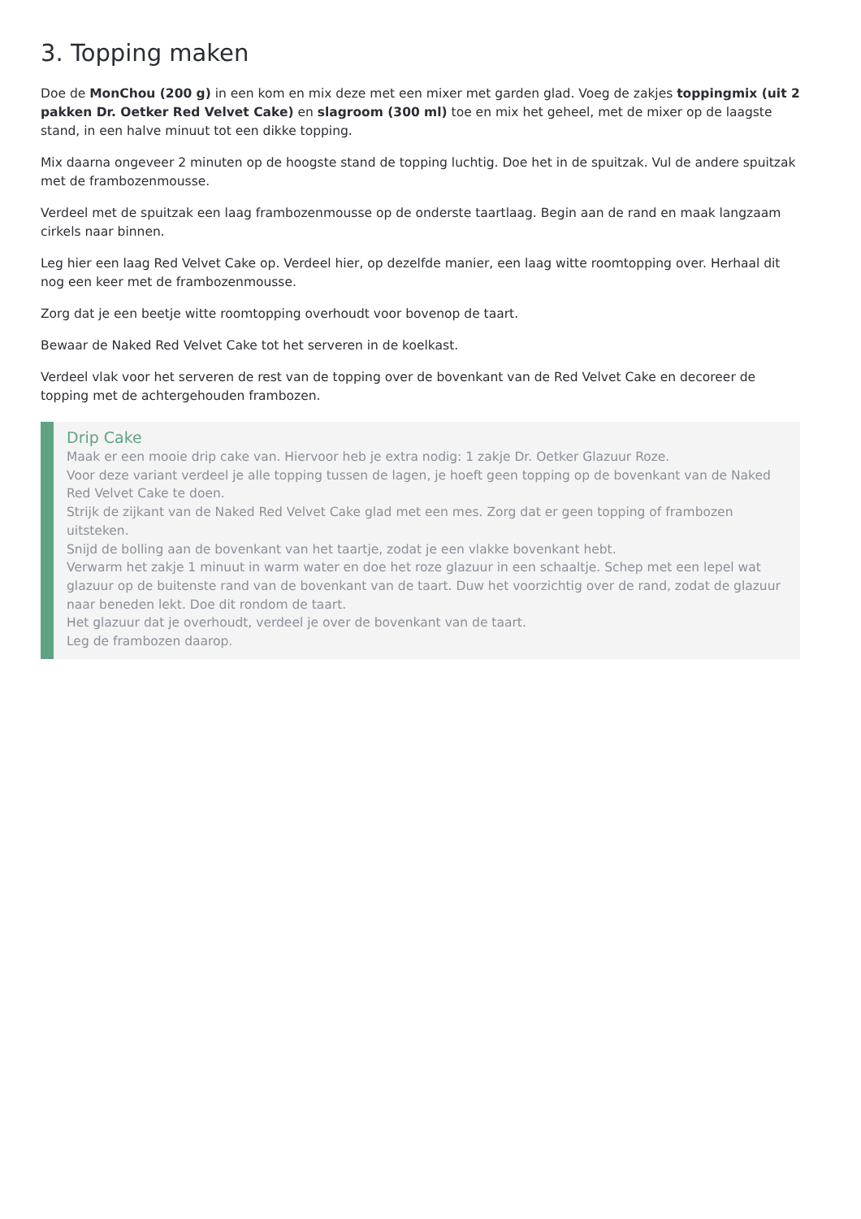3. Topping maken
Doe de MonChou (200 g) in een kom en mix deze met een mixer met garden glad. Voeg de zakjes toppingmix (uit 2 pakken Dr. Oetker Red Velvet Cake) en slagroom (300 ml) toe en mix het geheel, met de mixer op de laagste stand, in een halve minuut tot een dikke topping.
Mix daarna ongeveer 2 minuten op de hoogste stand de topping luchtig. Doe het in de spuitzak. Vul de andere spuitzak met de frambozenmousse.
Verdeel met de spuitzak een laag frambozenmousse op de onderste taartlaag. Begin aan de rand en maak langzaam cirkels naar binnen.
Leg hier een laag Red Velvet Cake op. Verdeel hier, op dezelfde manier, een laag witte roomtopping over. Herhaal dit nog een keer met de frambozenmousse.
Zorg dat je een beetje witte roomtopping overhoudt voor bovenop de taart.
Bewaar de Naked Red Velvet Cake tot het serveren in de koelkast.
Verdeel vlak voor het serveren de rest van de topping over de bovenkant van de Red Velvet Cake en decoreer de topping met de achtergehouden frambozen.
Drip Cake
Maak er een mooie drip cake van. Hiervoor heb je extra nodig: 1 zakje Dr. Oetker Glazuur Roze.
Voor deze variant verdeel je alle topping tussen de lagen, je hoeft geen topping op de bovenkant van de Naked Red Velvet Cake te doen.
Strijk de zijkant van de Naked Red Velvet Cake glad met een mes. Zorg dat er geen topping of frambozen uitsteken.
Snijd de bolling aan de bovenkant van het taartje, zodat je een vlakke bovenkant hebt.
Verwarm het zakje 1 minuut in warm water en doe het roze glazuur in een schaaltje. Schep met een lepel wat glazuur op de buitenste rand van de bovenkant van de taart. Duw het voorzichtig over de rand, zodat de glazuur naar beneden lekt. Doe dit rondom de taart.
Het glazuur dat je overhoudt, verdeel je over de bovenkant van de taart.
Leg de frambozen daarop.